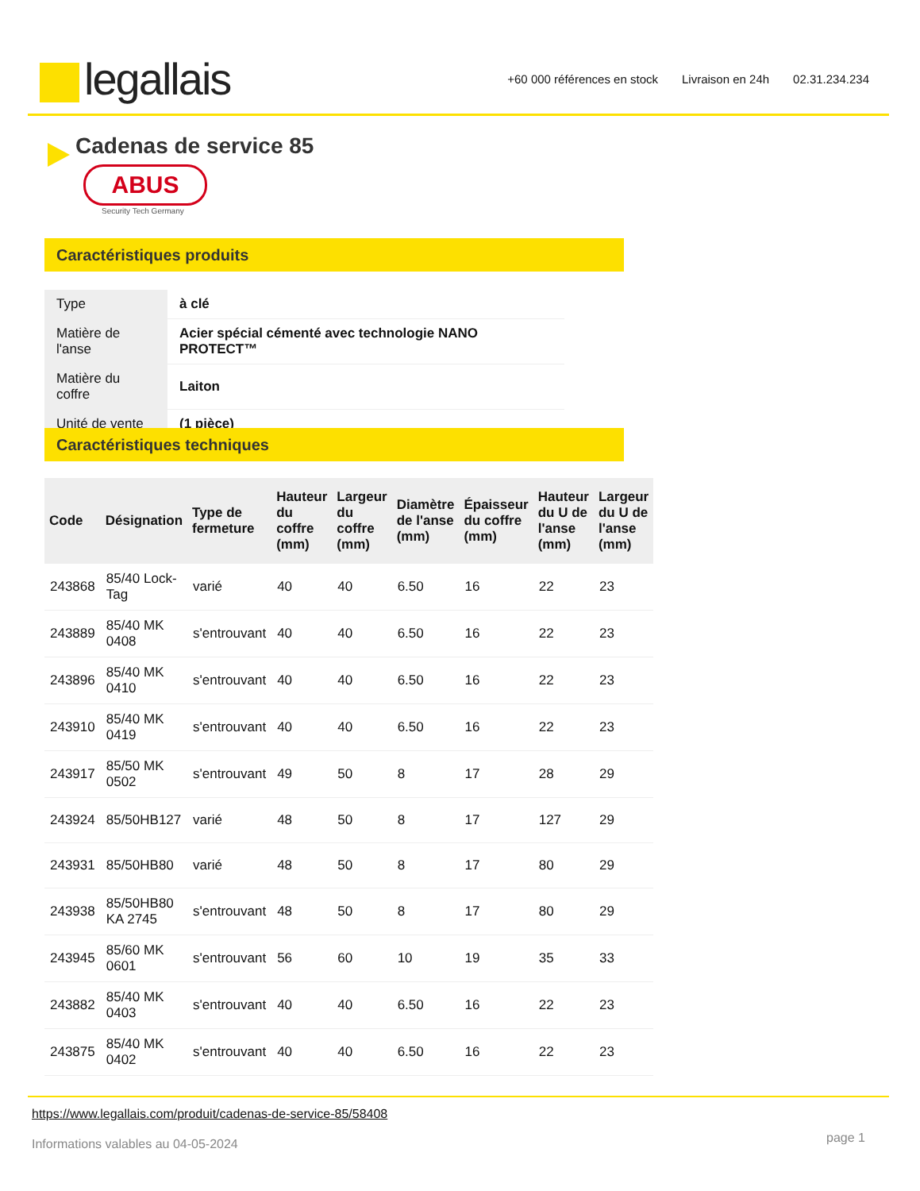legallais
+60 000 références en stock Livraison en 24h 02.31.234.234
Cadenas de service 85
ABUS
Security Tech Germany
Caractéristiques produits
| Type | à clé |
| Matière de l'anse | Acier spécial cémenté avec technologie NANO PROTECT™ |
| Matière du coffre | Laiton |
| Unité de vente | (1 pièce) |
Caractéristiques techniques
| Code | Désignation | Type de fermeture | Hauteur du coffre (mm) | Largeur du coffre (mm) | Diamètre de l'anse (mm) | Épaisseur du coffre (mm) | Hauteur du U de l'anse (mm) | Largeur du U de l'anse (mm) |
| --- | --- | --- | --- | --- | --- | --- | --- | --- |
| 243868 | 85/40 Lock-Tag | varié | 40 | 40 | 6.50 | 16 | 22 | 23 |
| 243889 | 85/40 MK 0408 | s'entrouvant | 40 | 40 | 6.50 | 16 | 22 | 23 |
| 243896 | 85/40 MK 0410 | s'entrouvant | 40 | 40 | 6.50 | 16 | 22 | 23 |
| 243910 | 85/40 MK 0419 | s'entrouvant | 40 | 40 | 6.50 | 16 | 22 | 23 |
| 243917 | 85/50 MK 0502 | s'entrouvant | 49 | 50 | 8 | 17 | 28 | 29 |
| 243924 | 85/50HB127 | varié | 48 | 50 | 8 | 17 | 127 | 29 |
| 243931 | 85/50HB80 | varié | 48 | 50 | 8 | 17 | 80 | 29 |
| 243938 | 85/50HB80 KA 2745 | s'entrouvant | 48 | 50 | 8 | 17 | 80 | 29 |
| 243945 | 85/60 MK 0601 | s'entrouvant | 56 | 60 | 10 | 19 | 35 | 33 |
| 243882 | 85/40 MK 0403 | s'entrouvant | 40 | 40 | 6.50 | 16 | 22 | 23 |
| 243875 | 85/40 MK 0402 | s'entrouvant | 40 | 40 | 6.50 | 16 | 22 | 23 |
https://www.legallais.com/produit/cadenas-de-service-85/58408
page 1
Informations valables au 04-05-2024